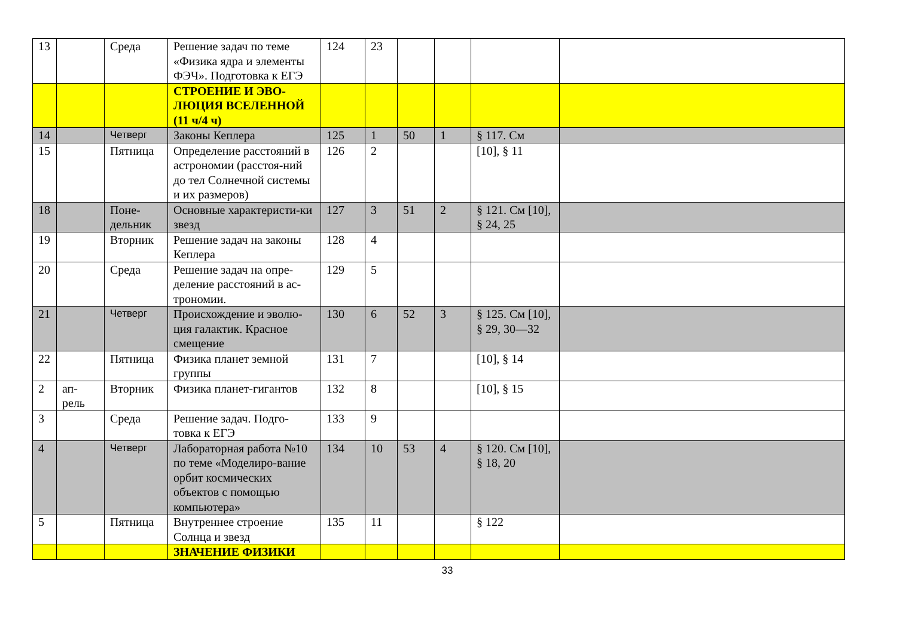| 13 | | Среда | Решение задач по теме «Физика ядра и элементы ФЭЧ». Подготовка к ЕГЭ | 124 | 23 | | | | |
| | | | СТРОЕНИЕ И ЭВО-ЛЮЦИЯ ВСЕЛЕННОЙ (11 ч/4 ч) | | | | | | |
| 14 | | Четверг | Законы Кеплера | 125 | 1 | 50 | 1 | § 117. См | |
| 15 | | Пятница | Определение расстояний в астрономии (расстоя-ний до тел Солнечной системы и их размеров) | 126 | 2 | | | [10], § 11 | |
| 18 | | Поне-дельник | Основные характеристи-ки звезд | 127 | 3 | 51 | 2 | § 121. См [10], § 24, 25 | |
| 19 | | Вторник | Решение задач на законы Кеплера | 128 | 4 | | | | |
| 20 | | Среда | Решение задач на опре-деление расстояний в ас-трономии. | 129 | 5 | | | | |
| 21 | | Четверг | Происхождение и эволю-ция галактик. Красное смещение | 130 | 6 | 52 | 3 | § 125. См [10], § 29, 30—32 | |
| 22 | | Пятница | Физика планет земной группы | 131 | 7 | | | [10], § 14 | |
| 2 | ап-рель | Вторник | Физика планет-гигантов | 132 | 8 | | | [10], § 15 | |
| 3 | | Среда | Решение задач. Подго-товка к ЕГЭ | 133 | 9 | | | | |
| 4 | | Четверг | Лабораторная работа №10 по теме «Моделиро-вание орбит космических объектов с помощью компьютера» | 134 | 10 | 53 | 4 | § 120. См [10], § 18, 20 | |
| 5 | | Пятница | Внутреннее строение Солнца и звезд | 135 | 11 | | | § 122 | |
| | | | ЗНАЧЕНИЕ ФИЗИКИ | | | | | | |
33